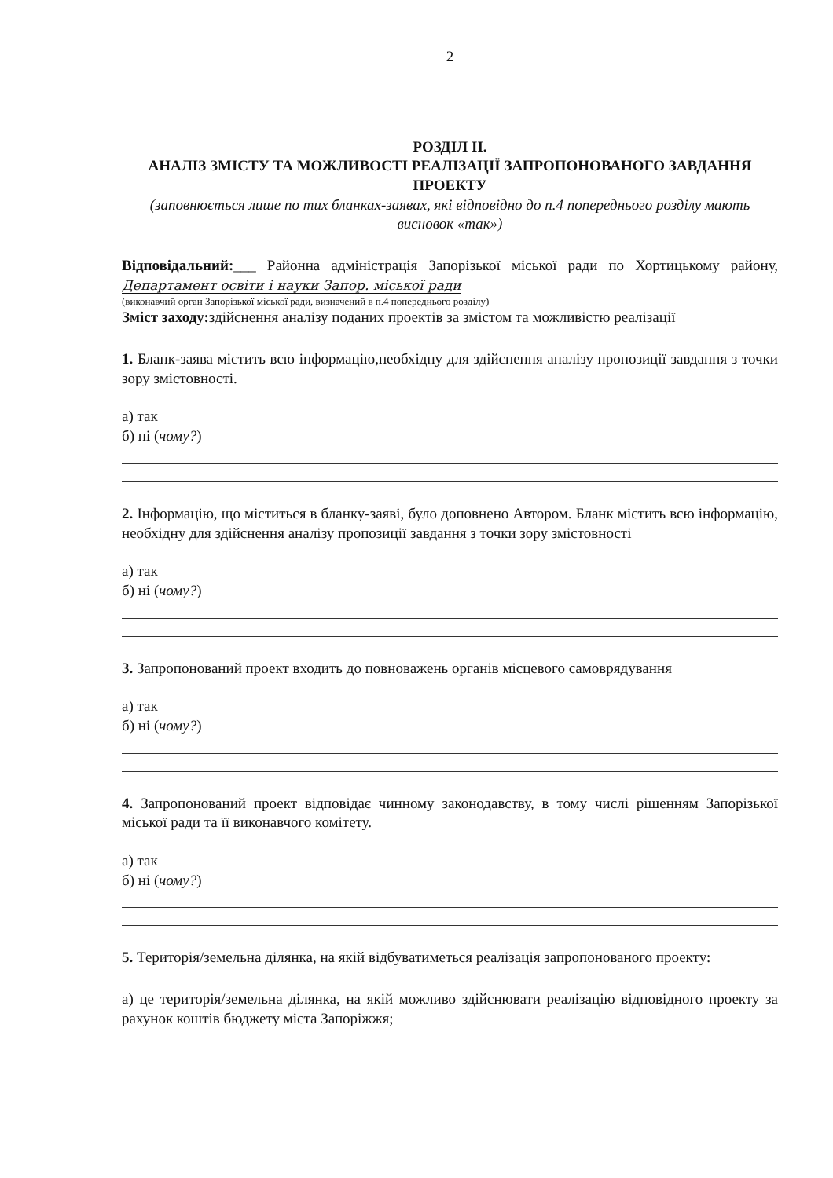2
РОЗДІЛ II.
АНАЛІЗ ЗМІСТУ ТА МОЖЛИВОСТІ РЕАЛІЗАЦІЇ ЗАПРОПОНОВАНОГО ЗАВДАННЯ ПРОЕКТУ
(заповнюється лише по тих бланках-заявах, які відповідно до п.4 попереднього розділу мають висновок «так»)
Відповідальний:___ Районна адміністрація Запорізької міської ради по Хортицькому району, Департамент освіти і науки Запор. міської ради
(виконавчий орган Запорізької міської ради, визначений в п.4 попереднього розділу)
Зміст заходу: здійснення аналізу поданих проектів за змістом та можливістю реалізації
1. Бланк-заява містить всю інформацію,необхідну для здійснення аналізу пропозиції завдання з точки зору змістовності.
а) так
б) ні (чому?)
2. Інформацію, що міститься в бланку-заяві, було доповнено Автором. Бланк містить всю інформацію, необхідну для здійснення аналізу пропозиції завдання з точки зору змістовності
а) так
б) ні (чому?)
3. Запропонований проект входить до повноважень органів місцевого самоврядування
а) так
б) ні (чому?)
4. Запропонований проект відповідає чинному законодавству, в тому числі рішенням Запорізької міської ради та її виконавчого комітету.
а) так
б) ні (чому?)
5. Територія/земельна ділянка, на якій відбуватиметься реалізація запропонованого проекту:
а) це територія/земельна ділянка, на якій можливо здійснювати реалізацію відповідного проекту за рахунок коштів бюджету міста Запоріжжя;